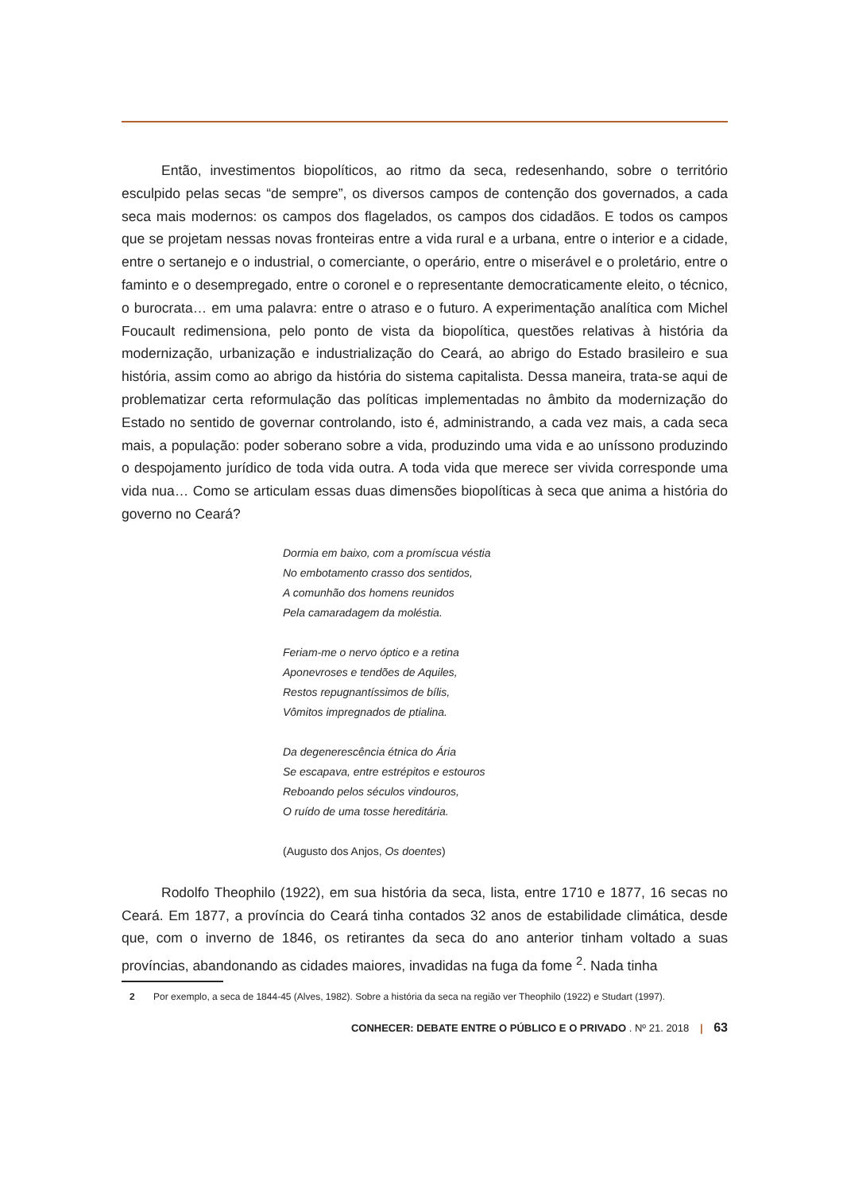Então, investimentos biopolíticos, ao ritmo da seca, redesenhando, sobre o território esculpido pelas secas “de sempre”, os diversos campos de contenção dos governados, a cada seca mais modernos: os campos dos flagelados, os campos dos cidadãos. E todos os campos que se projetam nessas novas fronteiras entre a vida rural e a urbana, entre o interior e a cidade, entre o sertanejo e o industrial, o comerciante, o operário, entre o miserável e o proletário, entre o faminto e o desempregado, entre o coronel e o representante democraticamente eleito, o técnico, o burocrata… em uma palavra: entre o atraso e o futuro. A experimentação analítica com Michel Foucault redimensiona, pelo ponto de vista da biopolítica, questões relativas à história da modernização, urbanização e industrialização do Ceará, ao abrigo do Estado brasileiro e sua história, assim como ao abrigo da história do sistema capitalista. Dessa maneira, trata-se aqui de problematizar certa reformulação das políticas implementadas no âmbito da modernização do Estado no sentido de governar controlando, isto é, administrando, a cada vez mais, a cada seca mais, a população: poder soberano sobre a vida, produzindo uma vida e ao uníssono produzindo o despojamento jurídico de toda vida outra. A toda vida que merece ser vivida corresponde uma vida nua… Como se articulam essas duas dimensões biopolíticas à seca que anima a história do governo no Ceará?
Dormia em baixo, com a promíscua véstia
No embotamento crasso dos sentidos,
A comunhão dos homens reunidos
Pela camaradagem da moléstia.
Feriam-me o nervo óptico e a retina
Aponevroses e tendões de Aquiles,
Restos repugnantíssimos de bílis,
Vômitos impregnados de ptialina.
Da degenerescência étnica do Ária
Se escapava, entre estrépitos e estouros
Reboando pelos séculos vindouros,
O ruído de uma tosse hereditária.
(Augusto dos Anjos, Os doentes)
Rodolfo Theophilo (1922), em sua história da seca, lista, entre 1710 e 1877, 16 secas no Ceará. Em 1877, a província do Ceará tinha contados 32 anos de estabilidade climática, desde que, com o inverno de 1846, os retirantes da seca do ano anterior tinham voltado a suas províncias, abandonando as cidades maiores, invadidas na fuga da fome <sup>2</sup>. Nada tinha
2 Por exemplo, a seca de 1844-45 (Alves, 1982). Sobre a história da seca na região ver Theophilo (1922) e Studart (1997).
CONHECER: DEBATE ENTRE O PÚBLICO E O PRIVADO . Nº 21. 2018 | 63